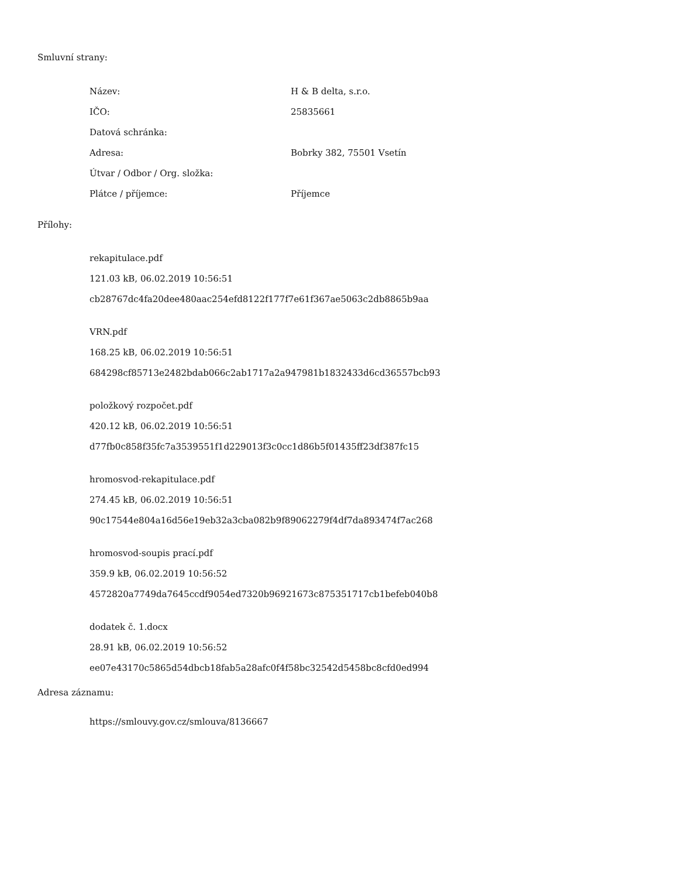Smluvní strany:
| Název: | H & B delta, s.r.o. |
| IČO: | 25835661 |
| Datová schránka: | |
| Adresa: | Bobrky 382, 75501 Vsetín |
| Útvar / Odbor / Org. složka: | |
| Plátce / příjemce: | Příjemce |
Přílohy:
rekapitulace.pdf
121.03 kB, 06.02.2019 10:56:51
cb28767dc4fa20dee480aac254efd8122f177f7e61f367ae5063c2db8865b9aa
VRN.pdf
168.25 kB, 06.02.2019 10:56:51
684298cf85713e2482bdab066c2ab1717a2a947981b1832433d6cd36557bcb93
položkový rozpočet.pdf
420.12 kB, 06.02.2019 10:56:51
d77fb0c858f35fc7a3539551f1d229013f3c0cc1d86b5f01435ff23df387fc15
hromosvod-rekapitulace.pdf
274.45 kB, 06.02.2019 10:56:51
90c17544e804a16d56e19eb32a3cba082b9f89062279f4df7da893474f7ac268
hromosvod-soupis prací.pdf
359.9 kB, 06.02.2019 10:56:52
4572820a7749da7645ccdf9054ed7320b96921673c875351717cb1befeb040b8
dodatek č. 1.docx
28.91 kB, 06.02.2019 10:56:52
ee07e43170c5865d54dbcb18fab5a28afc0f4f58bc32542d5458bc8cfd0ed994
Adresa záznamu:
https://smlouvy.gov.cz/smlouva/8136667